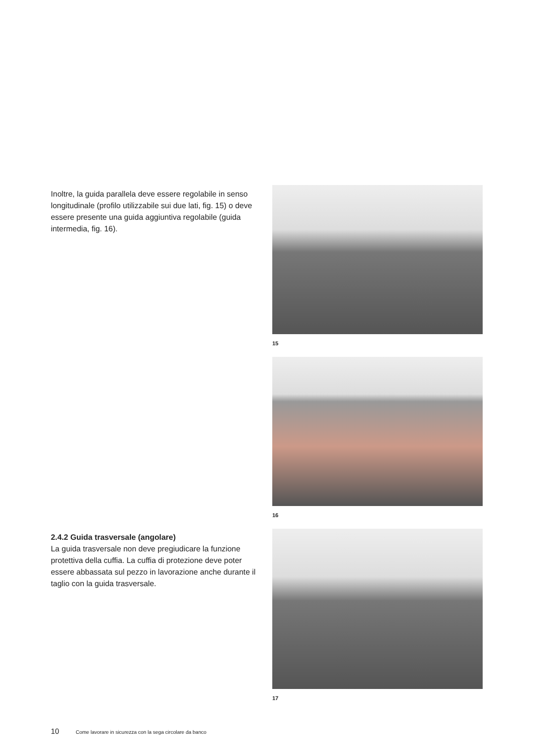Inoltre, la guida parallela deve essere regolabile in senso longitudinale (profilo utilizzabile sui due lati, fig. 15) o deve essere presente una guida aggiuntiva regolabile (guida intermedia, fig. 16).
15
16
2.4.2 Guida trasversale (angolare)
La guida trasversale non deve pregiudicare la funzione protettiva della cuffia. La cuffia di protezione deve poter essere abbassata sul pezzo in lavorazione anche durante il taglio con la guida trasversale.
17
10 Come lavorare in sicurezza con la sega circolare da banco